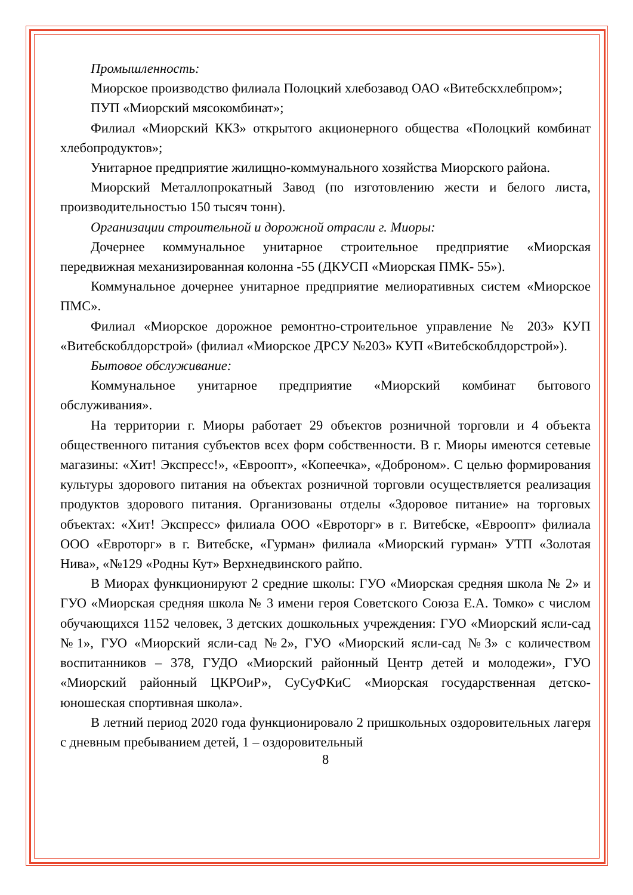Промышленность:
Миорское производство филиала Полоцкий хлебозавод ОАО «Витебскхлебпром»;
ПУП «Миорский мясокомбинат»;
Филиал «Миорский ККЗ» открытого акционерного общества «Полоцкий комбинат хлебопродуктов»;
Унитарное предприятие жилищно-коммунального хозяйства Миорского района.
Миорский Металлопрокатный Завод (по изготовлению жести и белого листа, производительностью 150 тысяч тонн).
Организации строительной и дорожной отрасли г. Миоры:
Дочернее коммунальное унитарное строительное предприятие «Миорская передвижная механизированная колонна -55 (ДКУСП «Миорская ПМК- 55»).
Коммунальное дочернее унитарное предприятие мелиоративных систем «Миорское ПМС».
Филиал «Миорское дорожное ремонтно-строительное управление № 203» КУП «Витебскоблдорстрой» (филиал «Миорское ДРСУ №203» КУП «Витебскоблдорстрой»).
Бытовое обслуживание:
Коммунальное унитарное предприятие «Миорский комбинат бытового обслуживания».
На территории г. Миоры работает 29 объектов розничной торговли и 4 объекта общественного питания субъектов всех форм собственности. В г. Миоры имеются сетевые магазины: «Хит! Экспресс!», «Евроопт», «Копеечка», «Доброном». С целью формирования культуры здорового питания на объектах розничной торговли осуществляется реализация продуктов здорового питания. Организованы отделы «Здоровое питание» на торговых объектах: «Хит! Экспресс» филиала ООО «Евроторг» в г. Витебске, «Евроопт» филиала ООО «Евроторг» в г. Витебске, «Гурман» филиала «Миорский гурман» УТП «Золотая Нива», «№129 «Родны Кут» Верхнедвинского райпо.
В Миорах функционируют 2 средние школы: ГУО «Миорская средняя школа № 2» и ГУО «Миорская средняя школа № 3 имени героя Советского Союза Е.А. Томко» с числом обучающихся 1152 человек, 3 детских дошкольных учреждения: ГУО «Миорский ясли-сад №1», ГУО «Миорский ясли-сад №2», ГУО «Миорский ясли-сад №3» с количеством воспитанников – 378, ГУДО «Миорский районный Центр детей и молодежи», ГУО «Миорский районный ЦКРОиР», СуСуФКиС «Миорская государственная детско-юношеская спортивная школа».
В летний период 2020 года функционировало 2 пришкольных оздоровительных лагеря с дневным пребыванием детей, 1 – оздоровительный
8